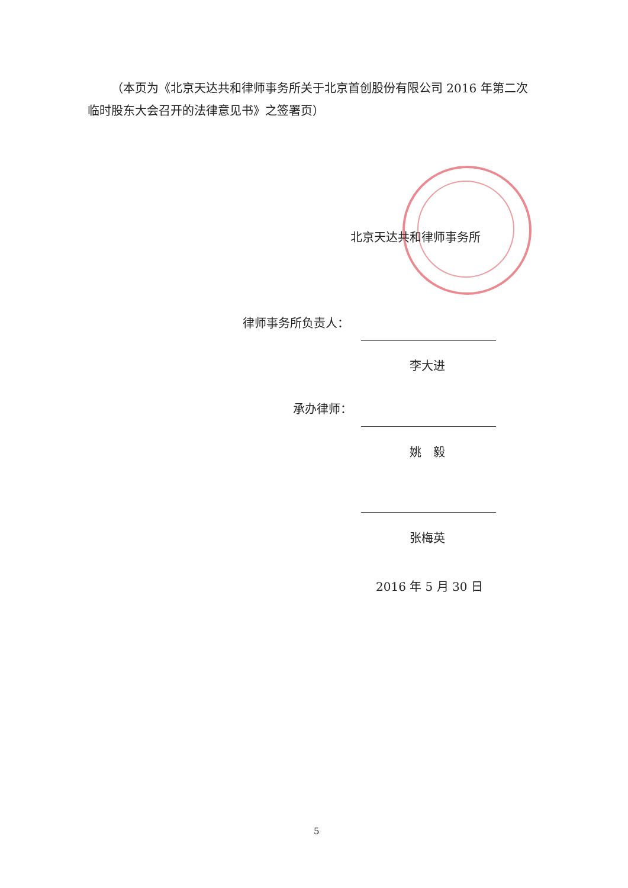（本页为《北京天达共和律师事务所关于北京首创股份有限公司 2016 年第二次临时股东大会召开的法律意见书》之签署页）
北京天达共和律师事务所
律师事务所负责人：
李大进
承办律师：
姚　毅
张梅英
2016 年 5 月 30 日
5